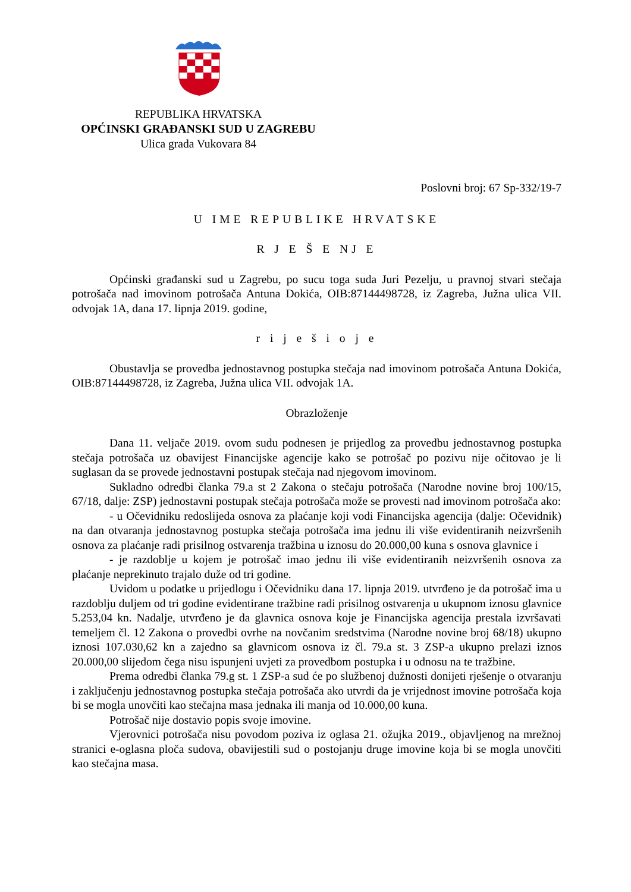REPUBLIKA HRVATSKA
OPĆINSKI GRAĐANSKI SUD U ZAGREBU
Ulica grada Vukovara 84
Poslovni broj: 67 Sp-332/19-7
U IME REPUBLIKE HRVATSKE
R J E Š E NJ E
Općinski građanski sud u Zagrebu, po sucu toga suda Juri Pezelju, u pravnoj stvari stečaja potrošača nad imovinom potrošača Antuna Dokića, OIB:87144498728, iz Zagreba, Južna ulica VII. odvojak 1A, dana 17. lipnja 2019. godine,
r i j e š i o j e
Obustavlja se provedba jednostavnog postupka stečaja nad imovinom potrošača Antuna Dokića, OIB:87144498728, iz Zagreba, Južna ulica VII. odvojak 1A.
Obrazloženje
Dana 11. veljače 2019. ovom sudu podnesen je prijedlog za provedbu jednostavnog postupka stečaja potrošača uz obavijest Financijske agencije kako se potrošač po pozivu nije očitovao je li suglasan da se provede jednostavni postupak stečaja nad njegovom imovinom.
Sukladno odredbi članka 79.a st 2 Zakona o stečaju potrošača (Narodne novine broj 100/15, 67/18, dalje: ZSP) jednostavni postupak stečaja potrošača može se provesti nad imovinom potrošača ako:
- u Očevidniku redoslijeda osnova za plaćanje koji vodi Financijska agencija (dalje: Očevidnik) na dan otvaranja jednostavnog postupka stečaja potrošača ima jednu ili više evidentiranih neizvršenih osnova za plaćanje radi prisilnog ostvarenja tražbina u iznosu do 20.000,00 kuna s osnova glavnice i
- je razdoblje u kojem je potrošač imao jednu ili više evidentiranih neizvršenih osnova za plaćanje neprekinuto trajalo duže od tri godine.
Uvidom u podatke u prijedlogu i Očevidniku dana 17. lipnja 2019. utvrđeno je da potrošač ima u razdoblju duljem od tri godine evidentirane tražbine radi prisilnog ostvarenja u ukupnom iznosu glavnice 5.253,04 kn. Nadalje, utvrđeno je da glavnica osnova koje je Financijska agencija prestala izvršavati temeljem čl. 12 Zakona o provedbi ovrhe na novčanim sredstvima (Narodne novine broj 68/18) ukupno iznosi 107.030,62 kn a zajedno sa glavnicom osnova iz čl. 79.a st. 3 ZSP-a ukupno prelazi iznos 20.000,00 slijedom čega nisu ispunjeni uvjeti za provedbom postupka i u odnosu na te tražbine.
Prema odredbi članka 79.g st. 1 ZSP-a sud će po službenoj dužnosti donijeti rješenje o otvaranju i zaključenju jednostavnog postupka stečaja potrošača ako utvrdi da je vrijednost imovine potrošača koja bi se mogla unovčiti kao stečajna masa jednaka ili manja od 10.000,00 kuna.
Potrošač nije dostavio popis svoje imovine.
Vjerovnici potrošača nisu povodom poziva iz oglasa 21. ožujka 2019., objavljenog na mrežnoj stranici e-oglasna ploča sudova, obavijestili sud o postojanju druge imovine koja bi se mogla unovčiti kao stečajna masa.